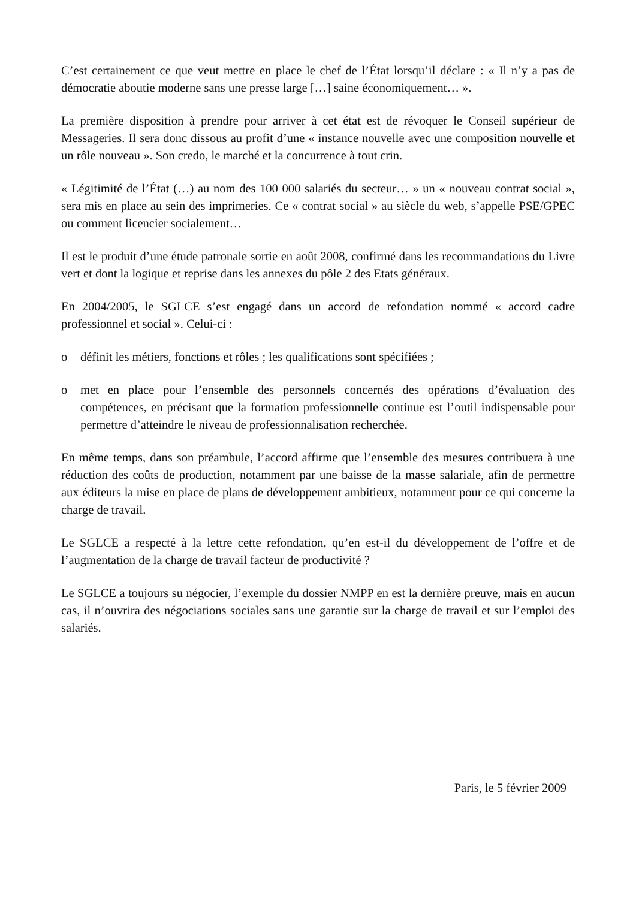C’est certainement ce que veut mettre en place le chef de l’État lorsqu’il déclare : « Il n’y a pas de démocratie aboutie moderne sans une presse large […] saine économiquement… ».
La première disposition à prendre pour arriver à cet état est de révoquer le Conseil supérieur de Messageries. Il sera donc dissous au profit d’une « instance nouvelle avec une composition nouvelle et un rôle nouveau ». Son credo, le marché et la concurrence à tout crin.
« Légitimité de l’État (…) au nom des 100 000 salariés du secteur… » un « nouveau contrat social », sera mis en place au sein des imprimeries. Ce « contrat social » au siècle du web, s’appelle PSE/GPEC ou comment licencier socialement…
Il est le produit d’une étude patronale sortie en août 2008, confirmé dans les recommandations du Livre vert et dont la logique et reprise dans les annexes du pôle 2 des Etats généraux.
En 2004/2005, le SGLCE s’est engagé dans un accord de refondation nommé « accord cadre professionnel et social ». Celui-ci :
o définit les métiers, fonctions et rôles ; les qualifications sont spécifiées ;
o met en place pour l’ensemble des personnels concernés des opérations d’évaluation des compétences, en précisant que la formation professionnelle continue est l’outil indispensable pour permettre d’atteindre le niveau de professionnalisation recherchée.
En même temps, dans son préambule, l’accord affirme que l’ensemble des mesures contribuera à une réduction des coûts de production, notamment par une baisse de la masse salariale, afin de permettre aux éditeurs la mise en place de plans de développement ambitieux, notamment pour ce qui concerne la charge de travail.
Le SGLCE a respecté à la lettre cette refondation, qu’en est-il du développement de l’offre et de l’augmentation de la charge de travail facteur de productivité ?
Le SGLCE a toujours su négocier, l’exemple du dossier NMPP en est la dernière preuve, mais en aucun cas, il n’ouvrira des négociations sociales sans une garantie sur la charge de travail et sur l’emploi des salariés.
Paris, le 5 février 2009